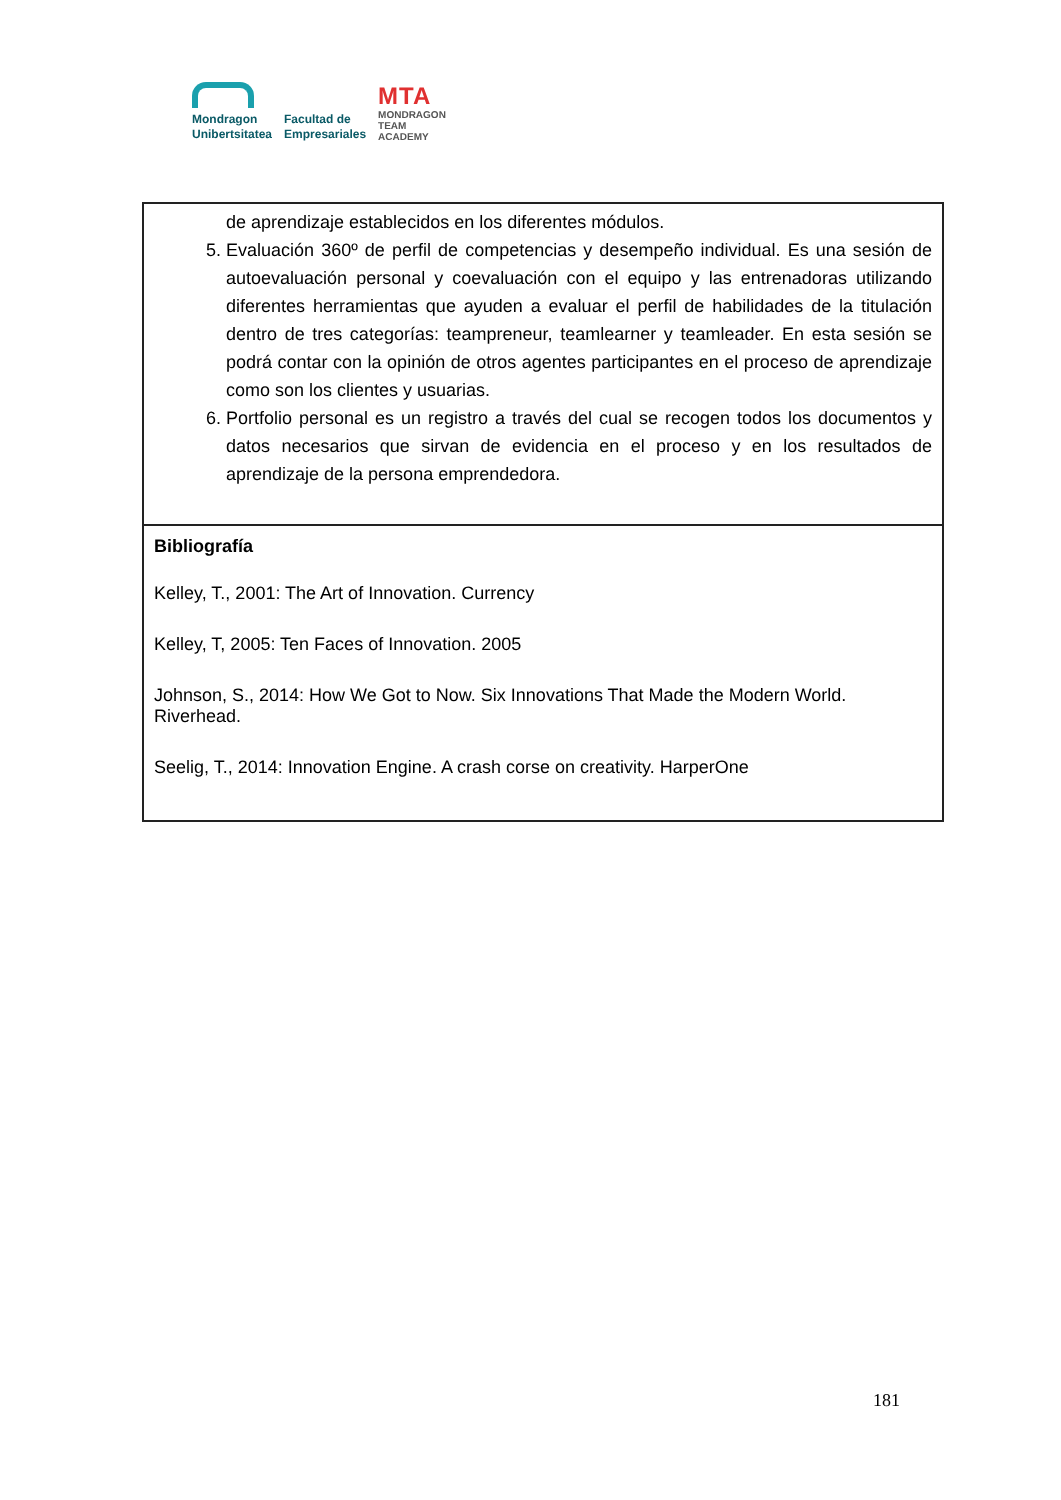Mondragon
Unibertsitatea
Facultad de
Empresariales
MTA
MONDRAGON
TEAM
ACADEMY
| de aprendizaje establecidos en los diferentes módulos. 5. Evaluación 360º de perfil de competencias y desempeño individual. Es una sesión de autoevaluación personal y coevaluación con el equipo y las entrenadoras utilizando diferentes herramientas que ayuden a evaluar el perfil de habilidades de la titulación dentro de tres categorías: teampreneur, teamlearner y teamleader. En esta sesión se podrá contar con la opinión de otros agentes participantes en el proceso de aprendizaje como son los clientes y usuarias. 6. Portfolio personal es un registro a través del cual se recogen todos los documentos y datos necesarios que sirvan de evidencia en el proceso y en los resultados de aprendizaje de la persona emprendedora. |
| Bibliografía Kelley, T., 2001: The Art of Innovation. Currency Kelley, T, 2005: Ten Faces of Innovation. 2005 Johnson, S., 2014: How We Got to Now. Six Innovations That Made the Modern World. Riverhead. Seelig, T., 2014: Innovation Engine. A crash corse on creativity. HarperOne |
181